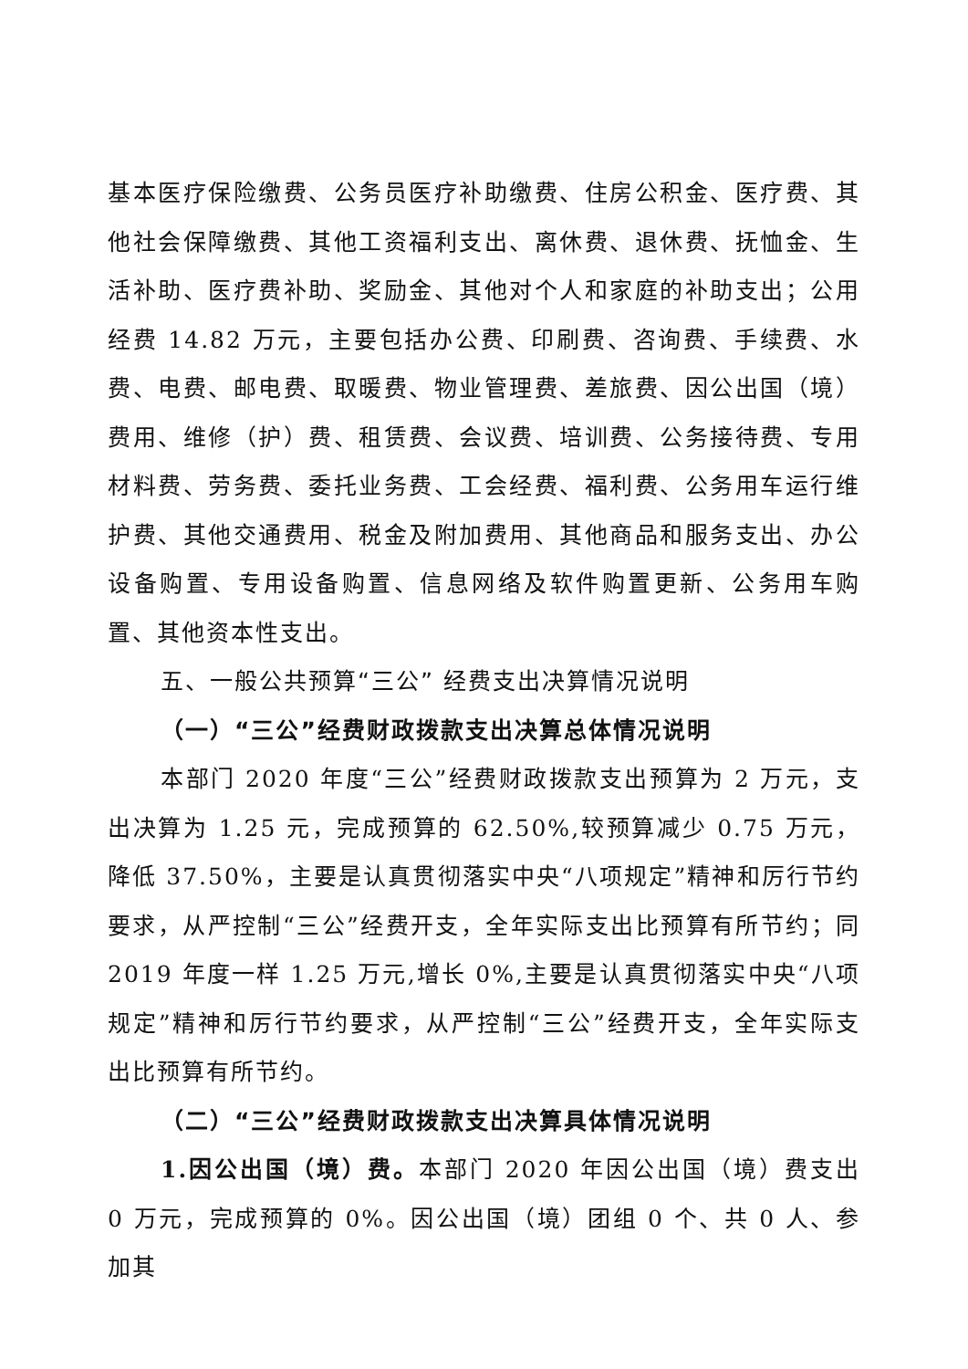基本医疗保险缴费、公务员医疗补助缴费、住房公积金、医疗费、其他社会保障缴费、其他工资福利支出、离休费、退休费、抚恤金、生活补助、医疗费补助、奖励金、其他对个人和家庭的补助支出；公用经费 14.82 万元，主要包括办公费、印刷费、咨询费、手续费、水费、电费、邮电费、取暖费、物业管理费、差旅费、因公出国（境）费用、维修（护）费、租赁费、会议费、培训费、公务接待费、专用材料费、劳务费、委托业务费、工会经费、福利费、公务用车运行维护费、其他交通费用、税金及附加费用、其他商品和服务支出、办公设备购置、专用设备购置、信息网络及软件购置更新、公务用车购置、其他资本性支出。
五、一般公共预算“三公” 经费支出决算情况说明
（一）“三公”经费财政拨款支出决算总体情况说明
本部门 2020 年度“三公”经费财政拨款支出预算为 2 万元，支出决算为 1.25 元，完成预算的 62.50%,较预算减少 0.75 万元，降低 37.50%，主要是认真贯彻落实中央“八项规定”精神和厉行节约要求，从严控制“三公”经费开支，全年实际支出比预算有所节约；同 2019 年度一样 1.25 万元,增长 0%,主要是认真贯彻落实中央“八项规定”精神和厉行节约要求，从严控制“三公”经费开支，全年实际支出比预算有所节约。
（二）“三公”经费财政拨款支出决算具体情况说明
1.因公出国（境）费。本部门 2020 年因公出国（境）费支出 0 万元，完成预算的 0%。因公出国（境）团组 0 个、共 0 人、参加其